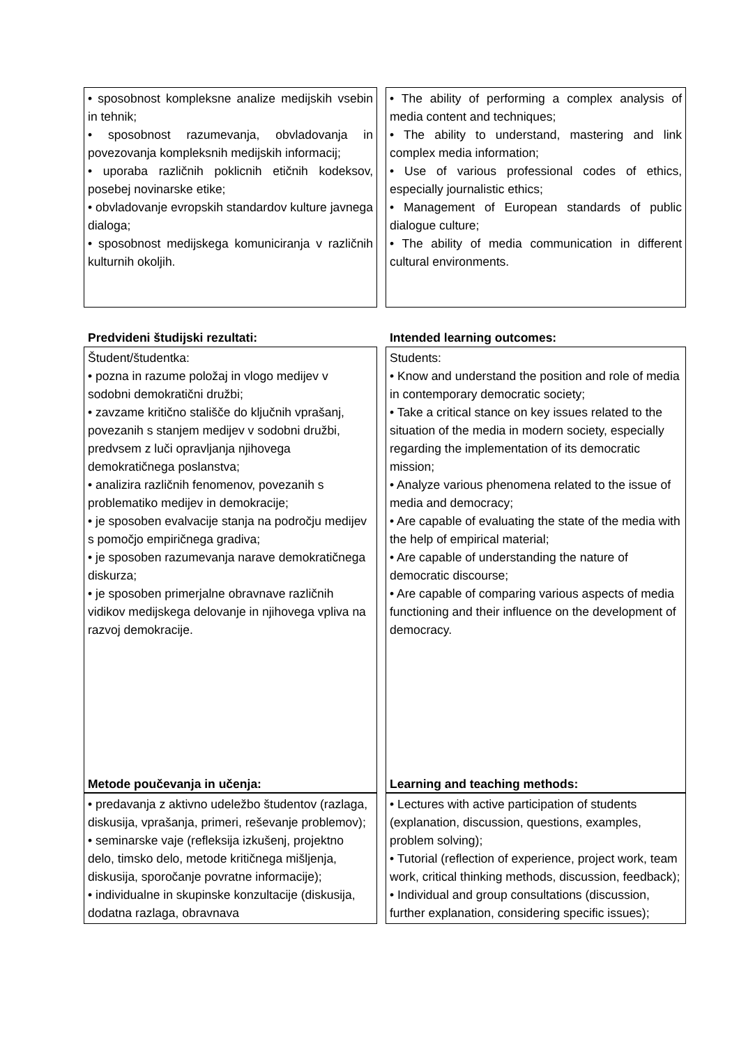• sposobnost kompleksne analize medijskih vsebin in tehnik;
• sposobnost razumevanja, obvladovanja in povezovanja kompleksnih medijskih informacij;
• uporaba različnih poklicnih etičnih kodeksov, posebej novinarske etike;
• obvladovanje evropskih standardov kulture javnega dialoga;
• sposobnost medijskega komuniciranja v različnih kulturnih okoljih.
• The ability of performing a complex analysis of media content and techniques;
• The ability to understand, mastering and link complex media information;
• Use of various professional codes of ethics, especially journalistic ethics;
• Management of European standards of public dialogue culture;
• The ability of media communication in different cultural environments.
Predvideni študijski rezultati: Intended learning outcomes:
Študent/študentka:
• pozna in razume položaj in vlogo medijev v sodobni demokratični družbi;
• zavzame kritično stališče do ključnih vprašanj, povezanih s stanjem medijev v sodobni družbi, predvsem z luči opravljanja njihovega demokratičnega poslanstva;
• analizira različnih fenomenov, povezanih s problematiko medijev in demokracije;
• je sposoben evalvacije stanja na področju medijev s pomočjo empiričnega gradiva;
• je sposoben razumevanja narave demokratičnega diskurza;
• je sposoben primerjalne obravnave različnih vidikov medijskega delovanje in njihovega vpliva na razvoj demokracije.
Students:
• Know and understand the position and role of media in contemporary democratic society;
• Take a critical stance on key issues related to the situation of the media in modern society, especially regarding the implementation of its democratic mission;
• Analyze various phenomena related to the issue of media and democracy;
• Are capable of evaluating the state of the media with the help of empirical material;
• Are capable of understanding the nature of democratic discourse;
• Are capable of comparing various aspects of media functioning and their influence on the development of democracy.
Metode poučevanja in učenja: Learning and teaching methods:
• predavanja z aktivno udeležbo študentov (razlaga, diskusija, vprašanja, primeri, reševanje problemov);
• seminarske vaje (refleksija izkušenj, projektno delo, timsko delo, metode kritičnega mišljenja, diskusija, sporočanje povratne informacije);
• individualne in skupinske konzultacije (diskusija, dodatna razlaga, obravnava
• Lectures with active participation of students (explanation, discussion, questions, examples, problem solving);
• Tutorial (reflection of experience, project work, team work, critical thinking methods, discussion, feedback);
• Individual and group consultations (discussion, further explanation, considering specific issues);